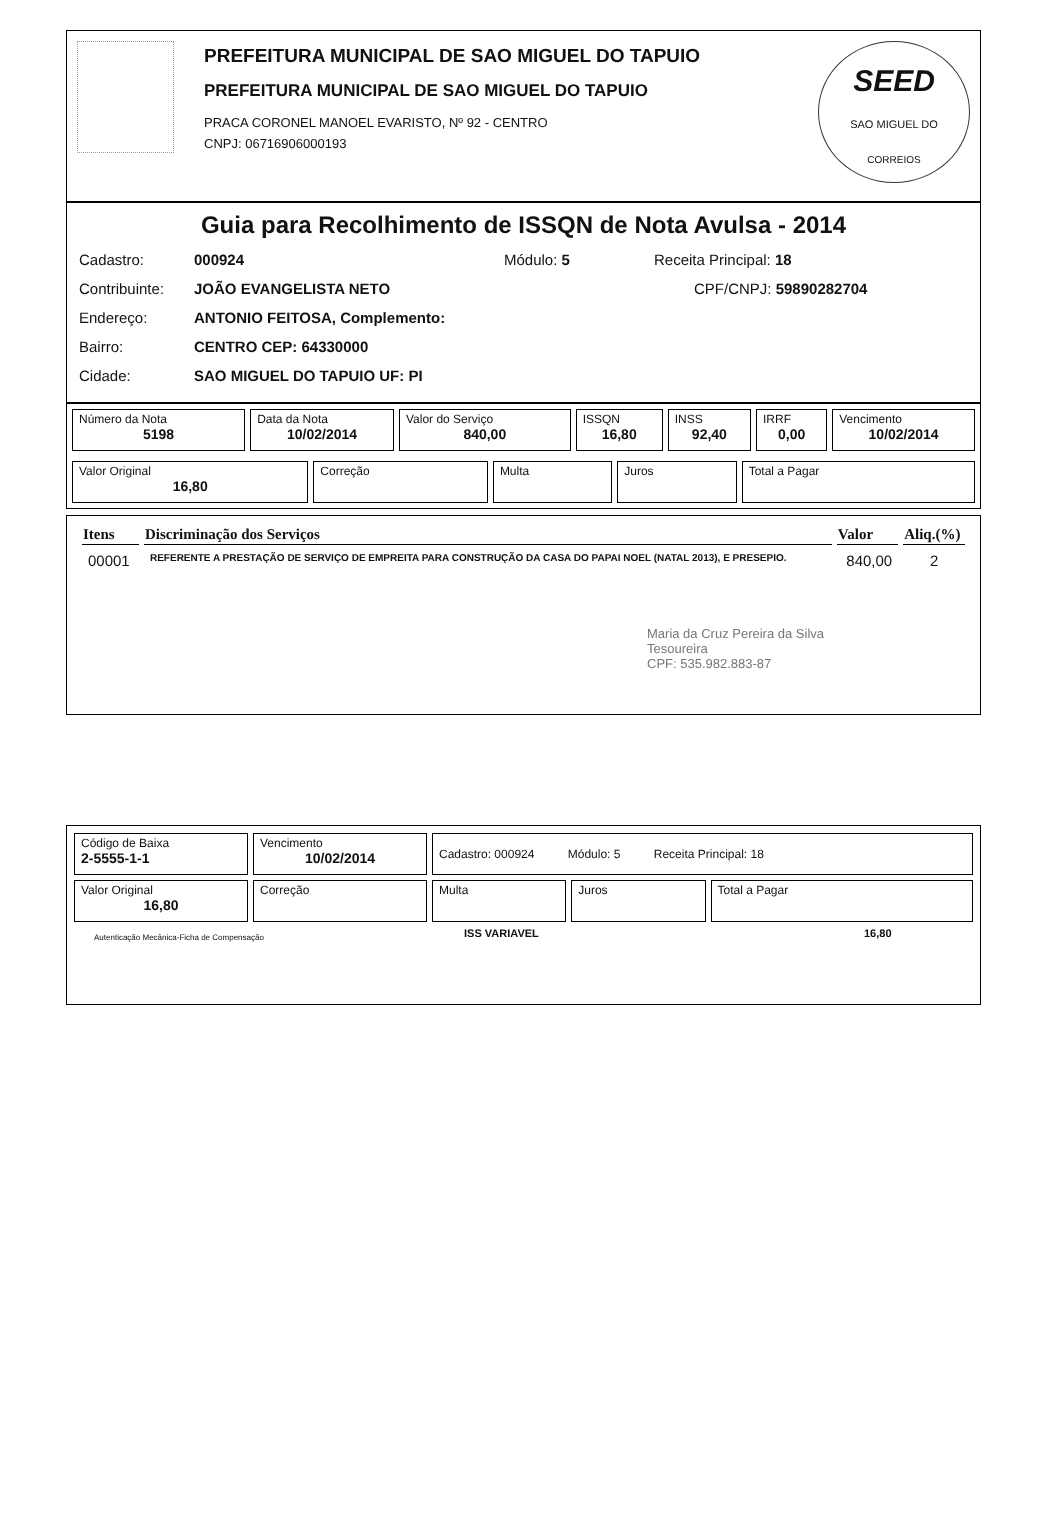PREFEITURA MUNICIPAL DE SAO MIGUEL DO TAPUIO
PREFEITURA MUNICIPAL DE SAO MIGUEL DO TAPUIO
PRACA CORONEL MANOEL EVARISTO, Nº 92 - CENTRO
CNPJ: 06716906000193
SEED
SAO MIGUEL DO
CORREIOS
Guia para Recolhimento de ISSQN de Nota Avulsa - 2014
Cadastro: 000924 Módulo: 5 Receita Principal: 18
Contribuinte: JOÃO EVANGELISTA NETO CPF/CNPJ: 59890282704
Endereço: ANTONIO FEITOSA, Complemento:
Bairro: CENTRO CEP: 64330000
Cidade: SAO MIGUEL DO TAPUIO UF: PI
| Número da Nota 5198 | Data da Nota 10/02/2014 | Valor do Serviço 840,00 | ISSQN 16,80 | INSS 92,40 | IRRF 0,00 | Vencimento 10/02/2014 |
| Valor Original 16,80 | Correção | Multa | Juros | Total a Pagar |
| Itens | Discriminação dos Serviços | Valor | Aliq.(%) |
| --- | --- | --- | --- |
| 00001 | REFERENTE A PRESTAÇÃO DE SERVIÇO DE EMPREITA PARA CONSTRUÇÃO DA CASA DO PAPAI NOEL (NATAL 2013), E PRESEPIO. | 840,00 | 2 |
Maria da Cruz Pereira da Silva
Tesoureira
CPF: 535.982.883-87
| Código de Baixa 2-5555-1-1 | Vencimento 10/02/2014 | Cadastro: 000924 Módulo: 5 Receita Principal: 18 | | |
| Valor Original 16,80 | Correção | Multa | Juros | Total a Pagar |
Autenticação Mecânica-Ficha de Compensação ISS VARIAVEL 16,80